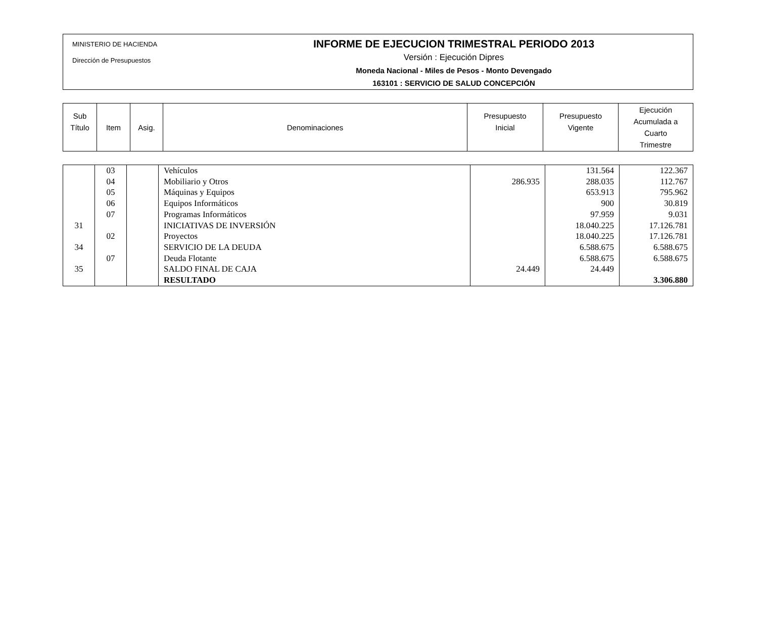MINISTERIO DE HACIENDA
Dirección de Presupuestos
INFORME DE EJECUCION TRIMESTRAL PERIODO 2013
Versión : Ejecución Dipres
Moneda Nacional - Miles de Pesos - Monto Devengado
163101 : SERVICIO DE SALUD CONCEPCIÓN
| Sub Título | Item | Asig. | Denominaciones | Presupuesto Inicial | Presupuesto Vigente | Ejecución Acumulada a Cuarto Trimestre |
| | 03 | | Vehículos | | 131.564 | 122.367 |
| | 04 | | Mobiliario y Otros | 286.935 | 288.035 | 112.767 |
| | 05 | | Máquinas y Equipos | | 653.913 | 795.962 |
| | 06 | | Equipos Informáticos | | 900 | 30.819 |
| | 07 | | Programas Informáticos | | 97.959 | 9.031 |
| 31 | | | INICIATIVAS DE INVERSIÓN | | 18.040.225 | 17.126.781 |
| | 02 | | Proyectos | | 18.040.225 | 17.126.781 |
| 34 | | | SERVICIO DE LA DEUDA | | 6.588.675 | 6.588.675 |
| | 07 | | Deuda Flotante | | 6.588.675 | 6.588.675 |
| 35 | | | SALDO FINAL DE CAJA | 24.449 | 24.449 | |
| | | | RESULTADO | | | 3.306.880 |